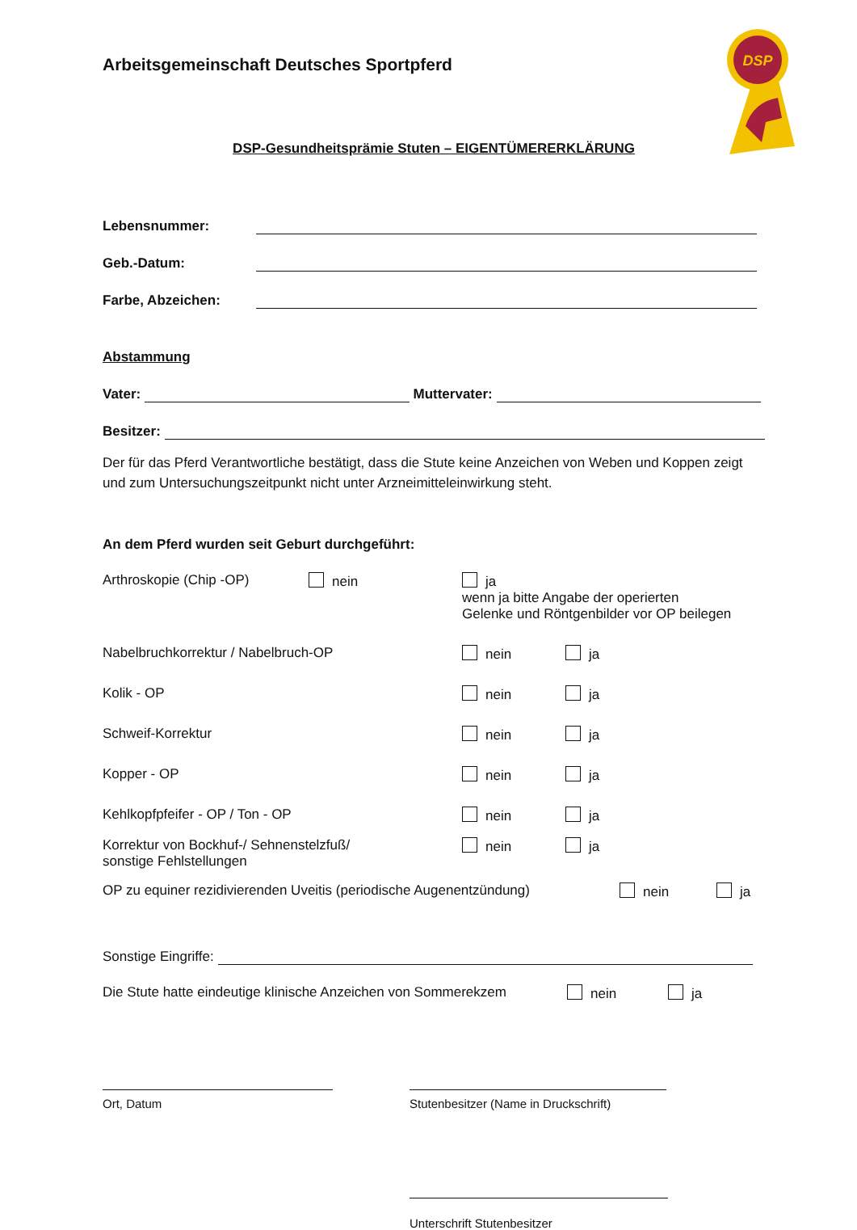DSP
Arbeitsgemeinschaft Deutsches Sportpferd
DSP-Gesundheitsprämie Stuten – EIGENTÜMERERKLÄRUNG
Lebensnummer:
Geb.-Datum:
Farbe, Abzeichen:
Abstammung
Vater: Muttervater:
Besitzer:
Der für das Pferd Verantwortliche bestätigt, dass die Stute keine Anzeichen von Weben und Koppen zeigt und zum Untersuchungszeitpunkt nicht unter Arzneimitteleinwirkung steht.
An dem Pferd wurden seit Geburt durchgeführt:
Arthroskopie (Chip -OP) nein ja
wenn ja bitte Angabe der operierten
Gelenke und Röntgenbilder vor OP beilegen
Nabelbruchkorrektur / Nabelbruch-OP nein ja
Kolik - OP nein ja
Schweif-Korrektur nein ja
Kopper - OP nein ja
Kehlkopfpfeifer - OP / Ton - OP nein ja
Korrektur von Bockhuf-/ Sehnenstelzfuß/
sonstige Fehlstellungen nein ja
OP zu equiner rezidivierenden Uveitis (periodische Augenentzündung) nein ja
Sonstige Eingriffe:
Die Stute hatte eindeutige klinische Anzeichen von Sommerekzem nein ja
Ort, Datum Stutenbesitzer (Name in Druckschrift)
Unterschrift Stutenbesitzer